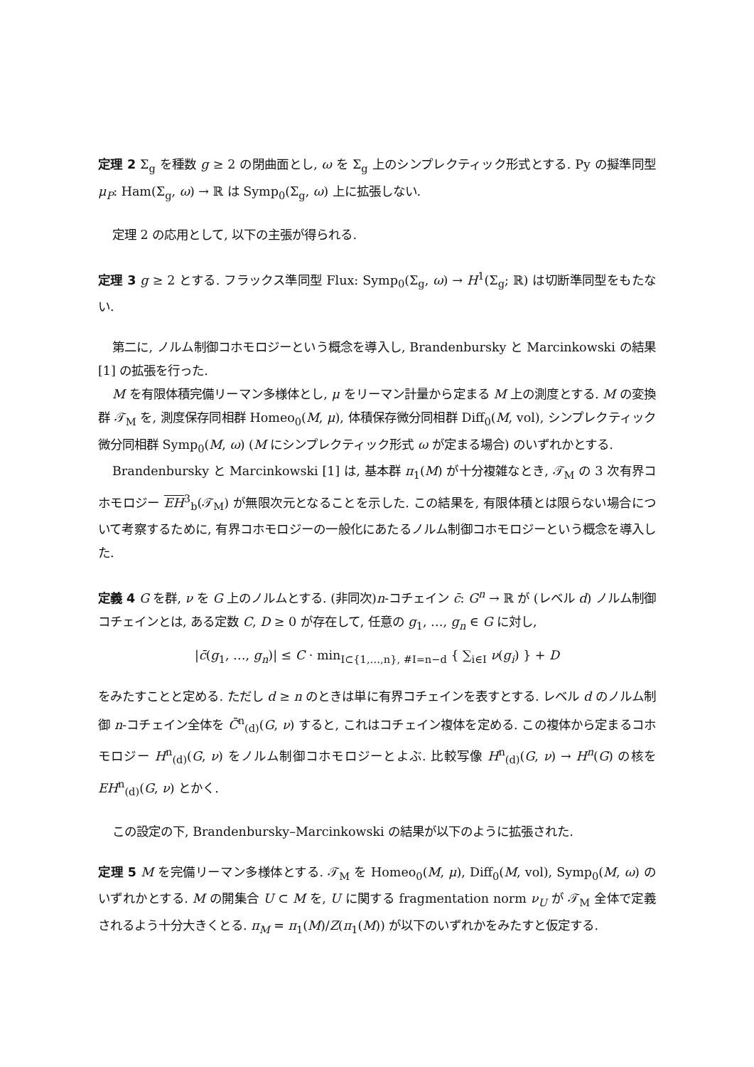定理 2 Σ<sub>g</sub> を種数 g ≥ 2 の閉曲面とし, ω を Σ<sub>g</sub> 上のシンプレクティック形式とする. Py の擬準同型 μ<sub>P</sub>: Ham(Σ<sub>g</sub>, ω) → ℝ は Symp<sub>0</sub>(Σ<sub>g</sub>, ω) 上に拡張しない.
定理 2 の応用として, 以下の主張が得られる.
定理 3 g ≥ 2 とする. フラックス準同型 Flux: Symp<sub>0</sub>(Σ<sub>g</sub>, ω) → H<sup>1</sup>(Σ<sub>g</sub>; ℝ) は切断準同型をもたない.
第二に, ノルム制御コホモロジーという概念を導入し, Brandenbursky と Marcinkowski の結果 [1] の拡張を行った.
M を有限体積完備リーマン多様体とし, μ をリーマン計量から定まる M 上の測度とする. M の変換群 𝒯<sub>M</sub> を, 測度保存同相群 Homeo<sub>0</sub>(M, μ), 体積保存微分同相群 Diff<sub>0</sub>(M, vol), シンプレクティック微分同相群 Symp<sub>0</sub>(M, ω) (M にシンプレクティック形式 ω が定まる場合) のいずれかとする.
Brandenbursky と Marcinkowski [1] は, 基本群 π<sub>1</sub>(M) が十分複雑なとき, 𝒯<sub>M</sub> の 3 次有界コホモロジー EH<sup>3</sup><sub>b</sub>(𝒯<sub>M</sub>) が無限次元となることを示した. この結果を, 有限体積とは限らない場合について考察するために, 有界コホモロジーの一般化にあたるノルム制御コホモロジーという概念を導入した.
定義 4 G を群, ν を G 上のノルムとする. (非同次)n-コチェイン c̄: G<sup>n</sup> → ℝ が (レベル d) ノルム制御コチェインとは, ある定数 C, D ≥ 0 が存在して, 任意の g<sub>1</sub>, …, g<sub>n</sub> ∈ G に対し,
|c̄(g<sub>1</sub>, …, g<sub>n</sub>)| ≤ C · min<sub>I⊂{1,…,n}, #I=n−d</sub> { ∑<sub>i∈I</sub> ν(g<sub>i</sub>) } + D
をみたすことと定める. ただし d ≥ n のときは単に有界コチェインを表すとする. レベル d のノルム制御 n-コチェイン全体を C̄<sup>n</sup><sub>(d)</sub>(G, ν) すると, これはコチェイン複体を定める. この複体から定まるコホモロジー H<sup>n</sup><sub>(d)</sub>(G, ν) をノルム制御コホモロジーとよぶ. 比較写像 H<sup>n</sup><sub>(d)</sub>(G, ν) → H<sup>n</sup>(G) の核を EH<sup>n</sup><sub>(d)</sub>(G, ν) とかく.
この設定の下, Brandenbursky–Marcinkowski の結果が以下のように拡張された.
定理 5 M を完備リーマン多様体とする. 𝒯<sub>M</sub> を Homeo<sub>0</sub>(M, μ), Diff<sub>0</sub>(M, vol), Symp<sub>0</sub>(M, ω) のいずれかとする. M の開集合 U ⊂ M を, U に関する fragmentation norm ν<sub>U</sub> が 𝒯<sub>M</sub> 全体で定義されるよう十分大きくとる. π<sub>M</sub> = π<sub>1</sub>(M)/Z(π<sub>1</sub>(M)) が以下のいずれかをみたすと仮定する.